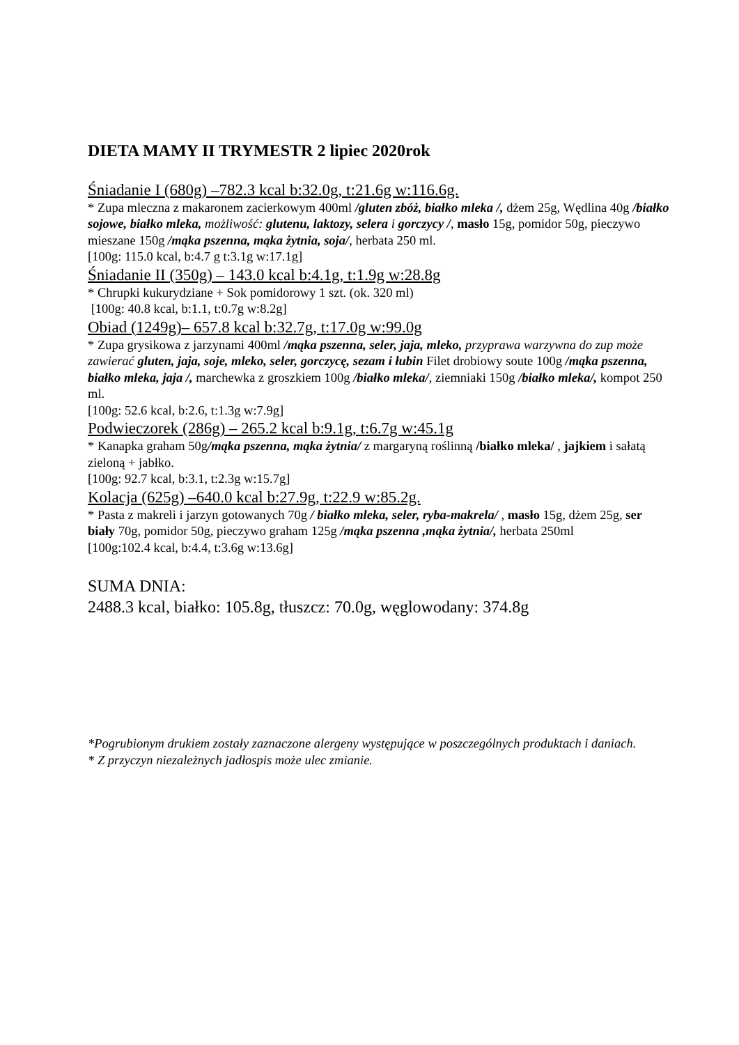DIETA MAMY II TRYMESTR 2 lipiec 2020rok
Śniadanie I (680g) –782.3 kcal b:32.0g, t:21.6g w:116.6g.
* Zupa mleczna z makaronem zacierkowym 400ml /gluten zbóż, białko mleka /, dżem 25g, Wędlina 40g /białko sojowe, białko mleka, możliwość: glutenu, laktozy, selera i gorczycy /, masło 15g, pomidor 50g, pieczywo mieszane 150g /mąka pszenna, mąka żytnia, soja/, herbata 250 ml.
[100g: 115.0 kcal, b:4.7 g t:3.1g w:17.1g]
Śniadanie II (350g) – 143.0 kcal b:4.1g, t:1.9g w:28.8g
* Chrupki kukurydziane + Sok pomidorowy 1 szt. (ok. 320 ml)
[100g: 40.8 kcal, b:1.1, t:0.7g w:8.2g]
Obiad (1249g)– 657.8 kcal b:32.7g, t:17.0g w:99.0g
* Zupa grysikowa z jarzynami 400ml /mąka pszenna, seler, jaja, mleko, przyprawa warzywna do zup może zawierać gluten, jaja, soje, mleko, seler, gorczycę, sezam i łubin Filet drobiowy soute 100g /mąka pszenna, białko mleka, jaja /, marchewka z groszkiem 100g /białko mleka/, ziemniaki 150g /białko mleka/, kompot 250 ml.
[100g: 52.6 kcal, b:2.6, t:1.3g w:7.9g]
Podwieczorek (286g) – 265.2 kcal b:9.1g, t:6.7g w:45.1g
* Kanapka graham 50g/mąka pszenna, mąka żytnia/ z margaryną roślinną /białko mleka/ , jajkiem i sałatą zieloną + jabłko.
[100g: 92.7 kcal, b:3.1, t:2.3g w:15.7g]
Kolacja (625g) –640.0 kcal b:27.9g, t:22.9 w:85.2g.
* Pasta z makreli i jarzyn gotowanych 70g / białko mleka, seler, ryba-makrela/ , masło 15g, dżem 25g, ser biały 70g, pomidor 50g, pieczywo graham 125g /mąka pszenna ,mąka żytnia/, herbata 250ml
[100g:102.4 kcal, b:4.4, t:3.6g w:13.6g]
SUMA DNIA:
2488.3 kcal, białko: 105.8g, tłuszcz: 70.0g, węglowodany: 374.8g
*Pogrubionym drukiem zostały zaznaczone alergeny występujące w poszczególnych produktach i daniach.
* Z przyczyn niezależnych jadłospis może ulec zmianie.